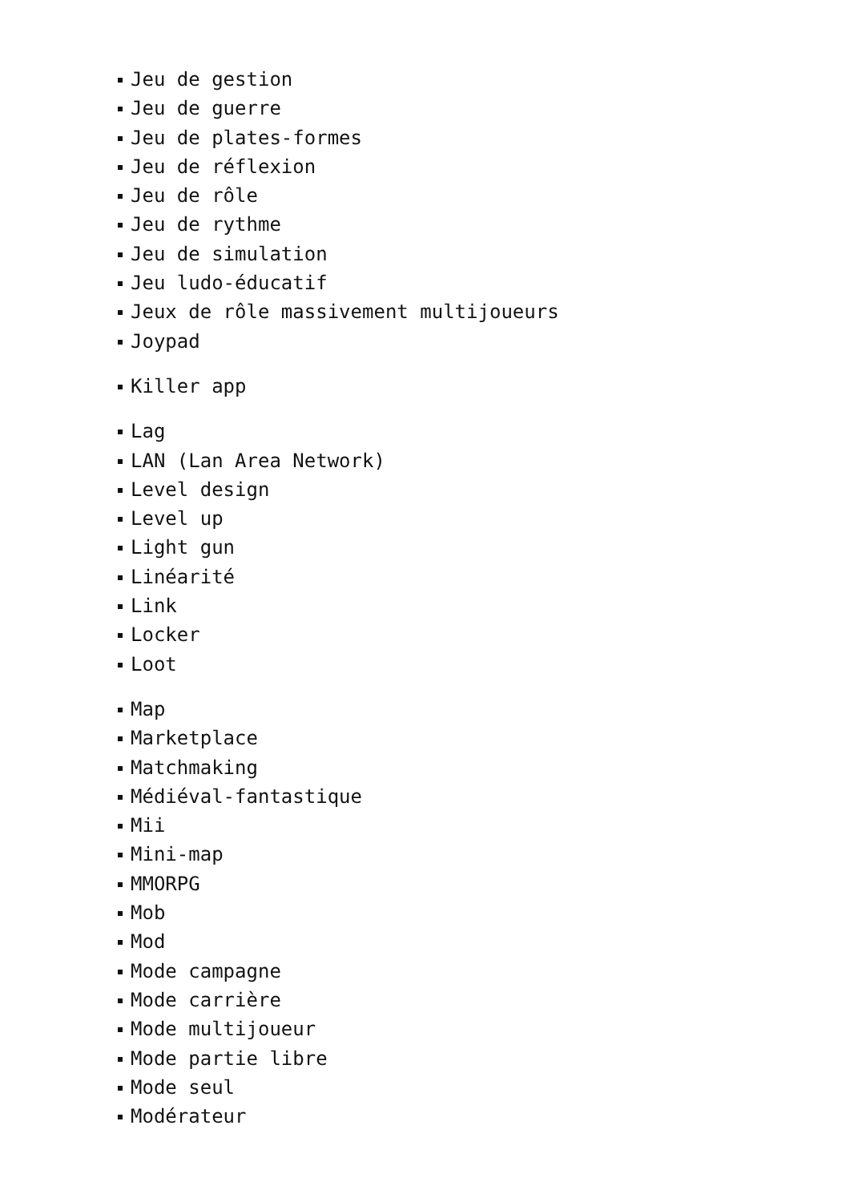Jeu de gestion
Jeu de guerre
Jeu de plates-formes
Jeu de réflexion
Jeu de rôle
Jeu de rythme
Jeu de simulation
Jeu ludo-éducatif
Jeux de rôle massivement multijoueurs
Joypad
Killer app
Lag
LAN (Lan Area Network)
Level design
Level up
Light gun
Linéarité
Link
Locker
Loot
Map
Marketplace
Matchmaking
Médiéval-fantastique
Mii
Mini-map
MMORPG
Mob
Mod
Mode campagne
Mode carrière
Mode multijoueur
Mode partie libre
Mode seul
Modérateur